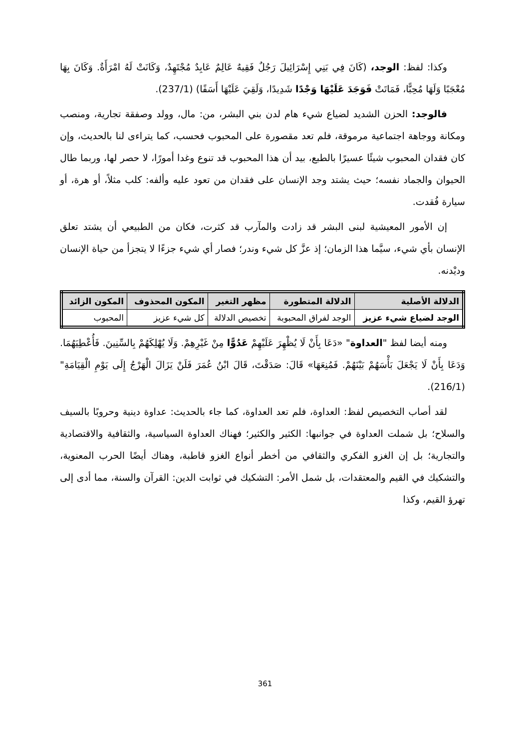وكذا: لفظ: الوجد، (كَانَ فِي بَنِي إِسْرَائِيلَ رَجُلٌ فَقِيهٌ عَالِمٌ عَابِدٌ مُجْتَهِدٌ، وَكَانَتْ لَهُ امْرَأَةٌ. وَكَانَ بِهَا مُعْجَبًا وَلَهَا مُحِبًّا، فَمَاتَتْ فَوَجَدَ عَلَيْهَا وَجْدًا شَدِيدًا، وَلَقِيَ عَلَيْهَا أَسَفًا) (237/1).
فالوجد: الحزن الشديد لضياع شيء هام لدن بني البشر، من: مال، وولد وصفقة تجارية، ومنصب ومكانة ووجاهة اجتماعية مرموقة، فلم تعد مقصورة على المحبوب فحسب، كما يتراءى لنا بالحديث، وإن كان فقدان المحبوب شيئًا عسيرًا بالطبع، بيد أن هذا المحبوب قد تنوع وغدا أمورًا، لا حصر لها، وربما طال الحيوان والجماد نفسه؛ حيث يشتد وجد الإنسان على فقدان من تعود عليه وألفه: كلب مثلاً، أو هرة، أو سيارة فُقدت.
إن الأمور المعيشية لبنى البشر قد زادت والمآرب قد كثرت، فكان من الطبيعي أن يشتد تعلق الإنسان بأي شيء، سيَّما هذا الزمان؛ إذ عزَّ كل شيء وندر؛ فصار أي شيء جزءًا لا يتجزأ من حياة الإنسان وديْدنه.
| الدلالة الأصلية | الدلالة المتطورة | مظهر التغير | المكون المحذوف | المكون الزائد |
| --- | --- | --- | --- | --- |
| الوجد لضياع شيء عزيز | الوجد لفراق المحبوبة | تخصيص الدلالة | كل شيء عزيز | المحبوب |
ومنه أيضا لفظ "العداوة" «دَعَا بِأَنْ لَا يُظْهِرَ عَلَيْهِمْ عَدُوًّا مِنْ غَيْرِهِمْ. وَلَا يُهْلِكَهُمْ بِالسِّنِينَ. فَأُعْطِيَهُمَا. وَدَعَا بِأَنْ لَا يَجْعَلَ بَأْسَهُمْ بَيْنَهُمْ. فَمُنِعَهَا» قَالَ: صَدَقْتَ، قَالَ ابْنُ عُمَرَ فَلَنْ يَزَالَ الْهَرْجُ إِلَى يَوْمِ الْقِيَامَةِ" (216/1).
لقد أصاب التخصيص لفظ: العداوة، فلم تعد العداوة، كما جاء بالحديث: عداوة دينية وحروبًا بالسيف والسلاح؛ بل شملت العداوة في جوانبها: الكثير والكثير؛ فهناك العداوة السياسية، والثقافية والاقتصادية والتجارية؛ بل إن الغزو الفكري والثقافي من أخطر أنواع الغزو قاطبة، وهناك أيضًا الحرب المعنوية، والتشكيك في القيم والمعتقدات، بل شمل الأمر: التشكيك في ثوابت الدين: القرآن والسنة، مما أدى إلى تهرؤ القيم، وكذا
361